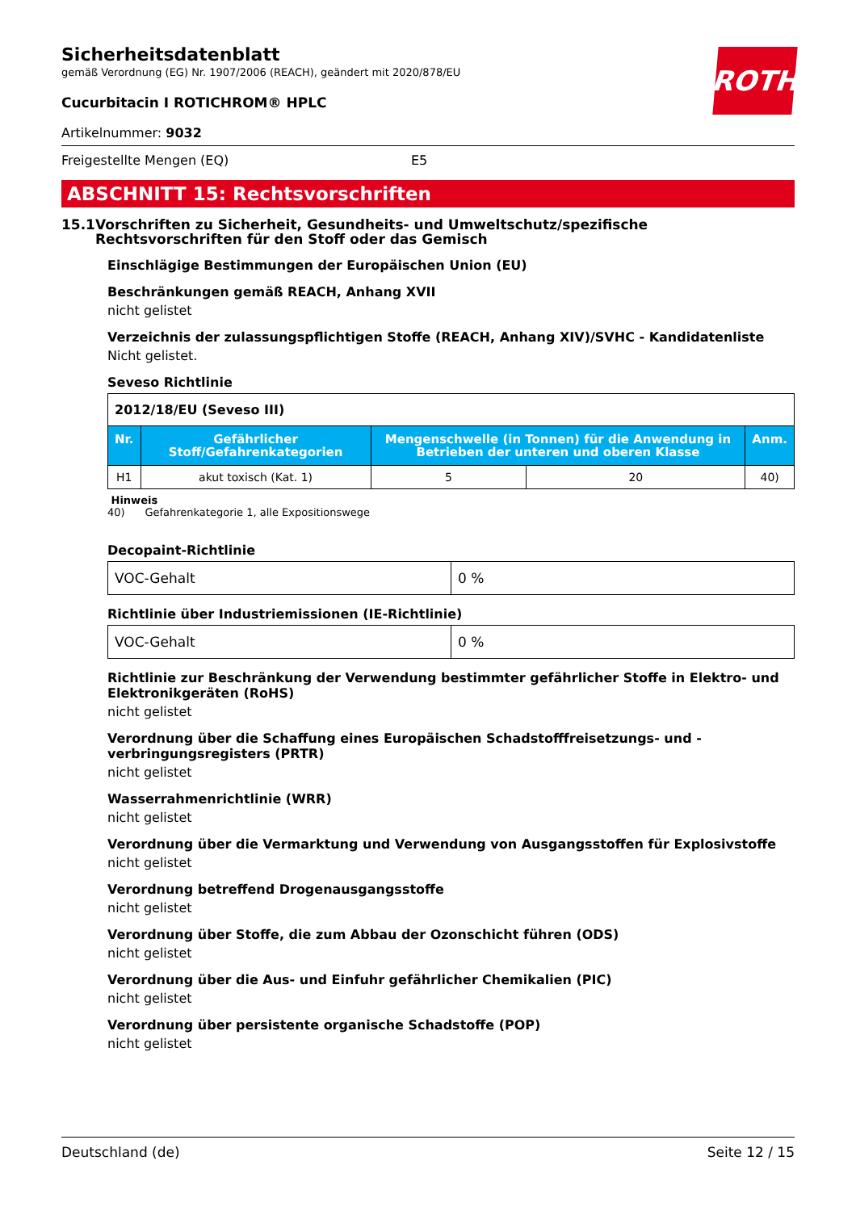ROTH
Sicherheitsdatenblatt
gemäß Verordnung (EG) Nr. 1907/2006 (REACH), geändert mit 2020/878/EU
Cucurbitacin I ROTICHROM® HPLC
Artikelnummer: 9032
Freigestellte Mengen (EQ) E5
ABSCHNITT 15: Rechtsvorschriften
15.1 Vorschriften zu Sicherheit, Gesundheits- und Umweltschutz/spezifische Rechtsvorschriften für den Stoff oder das Gemisch
Einschlägige Bestimmungen der Europäischen Union (EU)
Beschränkungen gemäß REACH, Anhang XVII
nicht gelistet
Verzeichnis der zulassungspflichtigen Stoffe (REACH, Anhang XIV)/SVHC - Kandidatenliste
Nicht gelistet.
Seveso Richtlinie
| 2012/18/EU (Seveso III) | | | | |
| Nr. | Gefährlicher Stoff/Gefahrenkategorien | Mengenschwelle (in Tonnen) für die Anwendung in Betrieben der unteren und oberen Klasse | | Anm. |
| H1 | akut toxisch (Kat. 1) | 5 | 20 | 40) |
Hinweis
40) Gefahrenkategorie 1, alle Expositionswege
Decopaint-Richtlinie
| VOC-Gehalt | 0 % |
Richtlinie über Industriemissionen (IE-Richtlinie)
| VOC-Gehalt | 0 % |
Richtlinie zur Beschränkung der Verwendung bestimmter gefährlicher Stoffe in Elektro- und Elektronikgeräten (RoHS)
nicht gelistet
Verordnung über die Schaffung eines Europäischen Schadstofffreisetzungs- und -verbringungsregisters (PRTR)
nicht gelistet
Wasserrahmenrichtlinie (WRR)
nicht gelistet
Verordnung über die Vermarktung und Verwendung von Ausgangsstoffen für Explosivstoffe
nicht gelistet
Verordnung betreffend Drogenausgangsstoffe
nicht gelistet
Verordnung über Stoffe, die zum Abbau der Ozonschicht führen (ODS)
nicht gelistet
Verordnung über die Aus- und Einfuhr gefährlicher Chemikalien (PIC)
nicht gelistet
Verordnung über persistente organische Schadstoffe (POP)
nicht gelistet
Deutschland (de) Seite 12 / 15